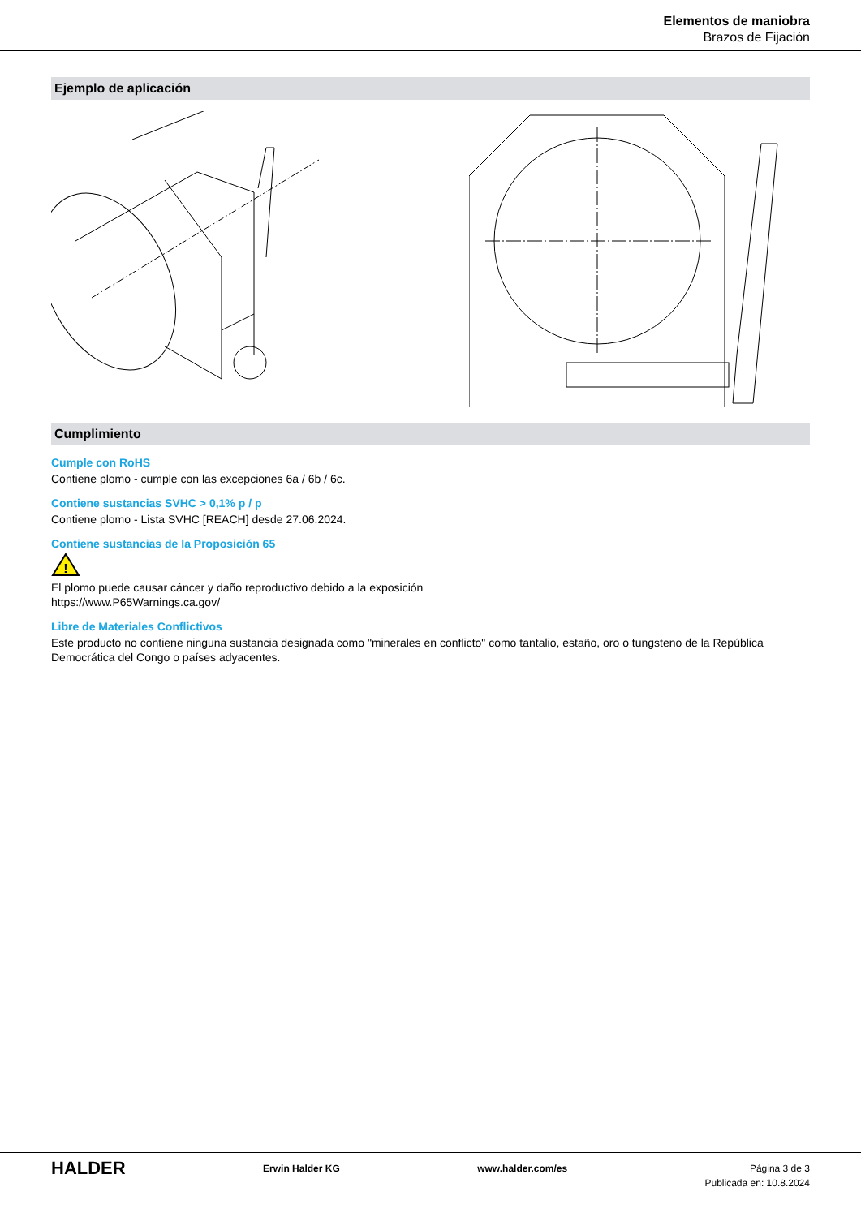Elementos de maniobra
Brazos de Fijación
Ejemplo de aplicación
Cumplimiento
Cumple con RoHS
Contiene plomo - cumple con las excepciones 6a / 6b / 6c.
Contiene sustancias SVHC > 0,1% p / p
Contiene plomo - Lista SVHC [REACH] desde 27.06.2024.
Contiene sustancias de la Proposición 65
!
El plomo puede causar cáncer y daño reproductivo debido a la exposición
https://www.P65Warnings.ca.gov/
Libre de Materiales Conflictivos
Este producto no contiene ninguna sustancia designada como "minerales en conflicto" como tantalio, estaño, oro o tungsteno de la República Democrática del Congo o países adyacentes.
HALDER
Erwin Halder KG www.halder.com/es Página 3 de 3
Publicada en: 10.8.2024